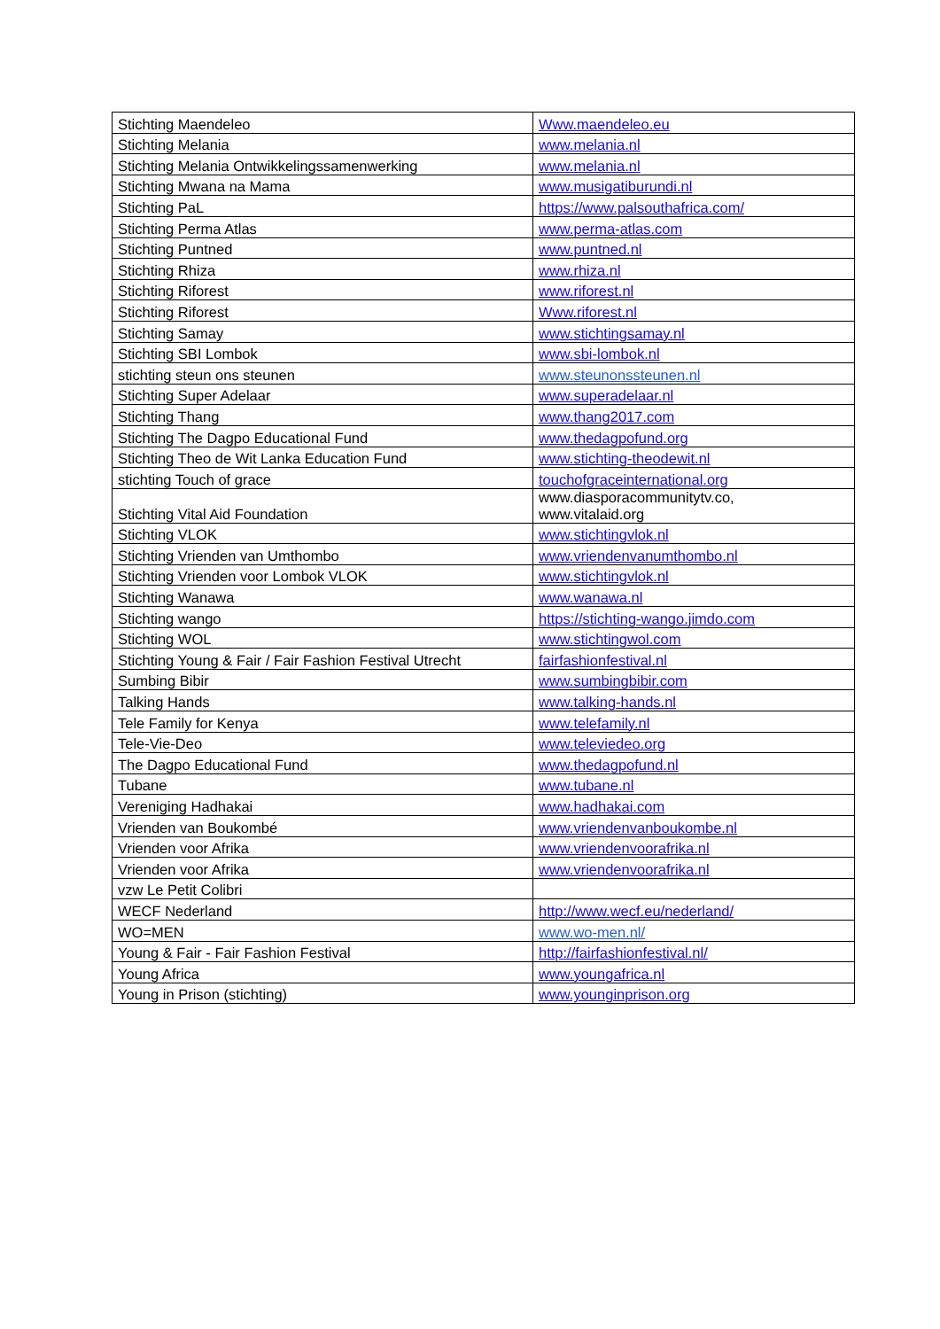| Stichting Maendeleo | Www.maendeleo.eu |
| Stichting Melania | www.melania.nl |
| Stichting Melania Ontwikkelingssamenwerking | www.melania.nl |
| Stichting Mwana na Mama | www.musigatiburundi.nl |
| Stichting PaL | https://www.palsouthafrica.com/ |
| Stichting Perma Atlas | www.perma-atlas.com |
| Stichting Puntned | www.puntned.nl |
| Stichting Rhiza | www.rhiza.nl |
| Stichting Riforest | www.riforest.nl |
| Stichting Riforest | Www.riforest.nl |
| Stichting Samay | www.stichtingsamay.nl |
| Stichting SBI Lombok | www.sbi-lombok.nl |
| stichting steun ons steunen | www.steunonssteunen.nl |
| Stichting Super Adelaar | www.superadelaar.nl |
| Stichting Thang | www.thang2017.com |
| Stichting The Dagpo Educational Fund | www.thedagpofund.org |
| Stichting Theo de Wit Lanka Education Fund | www.stichting-theodewit.nl |
| stichting Touch of grace | touchofgraceinternational.org |
| Stichting Vital Aid Foundation | www.diasporacommunitytv.co, www.vitalaid.org |
| Stichting VLOK | www.stichtingvlok.nl |
| Stichting Vrienden van Umthombo | www.vriendenvanumthombo.nl |
| Stichting Vrienden voor Lombok VLOK | www.stichtingvlok.nl |
| Stichting Wanawa | www.wanawa.nl |
| Stichting wango | https://stichting-wango.jimdo.com |
| Stichting WOL | www.stichtingwol.com |
| Stichting Young & Fair / Fair Fashion Festival Utrecht | fairfashionfestival.nl |
| Sumbing Bibir | www.sumbingbibir.com |
| Talking Hands | www.talking-hands.nl |
| Tele Family for Kenya | www.telefamily.nl |
| Tele-Vie-Deo | www.televiedeo.org |
| The Dagpo Educational Fund | www.thedagpofund.nl |
| Tubane | www.tubane.nl |
| Vereniging Hadhakai | www.hadhakai.com |
| Vrienden van Boukombé | www.vriendenvanboukombe.nl |
| Vrienden voor Afrika | www.vriendenvoorafrika.nl |
| Vrienden voor Afrika | www.vriendenvoorafrika.nl |
| vzw Le Petit Colibri | |
| WECF Nederland | http://www.wecf.eu/nederland/ |
| WO=MEN | www.wo-men.nl/ |
| Young & Fair - Fair Fashion Festival | http://fairfashionfestival.nl/ |
| Young Africa | www.youngafrica.nl |
| Young in Prison (stichting) | www.younginprison.org |